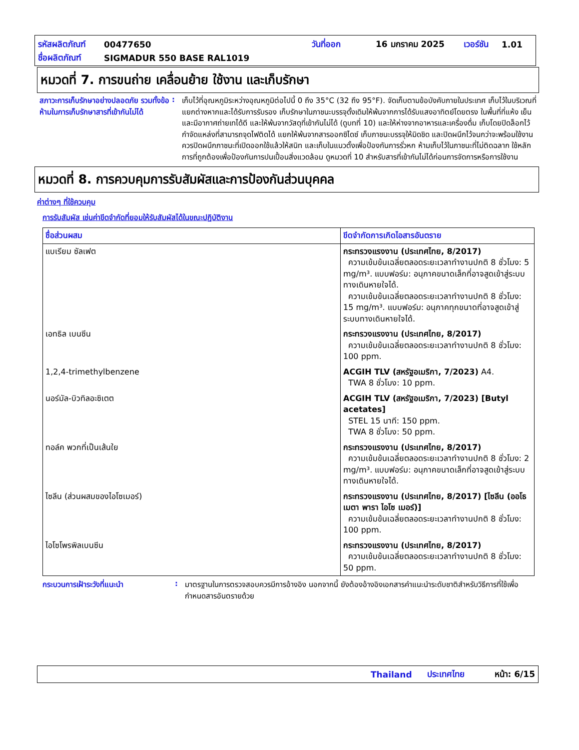รหัสผลิตภัณฑ์ 00477650 วันที่ออก 16 มกราคม 2025 เวอร์ชัน 1.01
ชื่อผลิตภัณฑ์ SIGMADUR 550 BASE RAL1019
หมวดที่ 7. การขนถ่าย เคลื่อนย้าย ใช้งาน และเก็บรักษา
สภาวะการเก็บรักษาอย่างปลอดภัย รวมทั้งข้อห้ามในการเก็บรักษาสารที่เข้ากันไม่ได้
:
เก็บไว้ที่อุณหภูมิระหว่างอุณหภูมิต่อไปนี้ 0 ถึง 35°C (32 ถึง 95°F). จัดเก็บตามข้อบังคับภายในประเทศ เก็บไว้ในบริเวณที่แยกต่างหากและได้รับการรับรอง เก็บรักษาในภาชนะบรรจุดั้งเดิมให้พ้นจากการได้รับแสงอาทิตย์โดยตรง ในพื้นที่ที่แห้ง เย็น และมีอากาศถ่ายเทได้ดี และให้พ้นจากวัสดุที่เข้ากันไม่ได้ (ดูบทที่ 10) และให้ห่างจากอาหารและเครื่องดื่ม เก็บโดยปิดล็อกไว้ กำจัดแหล่งที่สามารถจุดไฟติดได้ แยกให้พ้นจากสารออกซิไดซ์ เก็บภาชนะบรรจุให้มิดชิด และปิดผนึกไว้จนกว่าจะพร้อมใช้งาน ควรปิดผนึกภาชนะที่เปิดออกใช้แล้วให้สนิท และเก็บในแนวตั้งเพื่อป้องกันการรั่วหก ห้ามเก็บไว้ในภาชนะที่ไม่ติดฉลาก ใช้หลักการที่ถูกต้องเพื่อป้องกันการปนเปื้อนสิ่งแวดล้อม ดูหมวดที่ 10 สำหรับสารที่เข้ากันไม่ได้ก่อนการจัดการหรือการใช้งาน
หมวดที่ 8. การควบคุมการรับสัมผัสและการป้องกันส่วนบุคคล
ค่าต่างๆ ที่ใช้ควบคุม
การรับสัมผัส เช่นค่าขีดจำกัดที่ยอมให้รับสัมผัสได้ในขณะปฏิบัติงาน
| ชื่อส่วนผสม | ขีดจำกัดการเกิดไอสารอันตราย |
| --- | --- |
| แบเรียม ซัลเฟต | กระทรวงแรงงาน (ประเทศไทย, 8/2017) ความเข้มข้นเฉลี่ยตลอดระยะเวลาทำงานปกติ 8 ชั่วโมง: 5 mg/m³. แบบฟอร์ม: อนุภาคขนาดเล็กที่อาจสูดเข้าสู่ระบบทางเดินหายใจได้. ความเข้มข้นเฉลี่ยตลอดระยะเวลาทำงานปกติ 8 ชั่วโมง: 15 mg/m³. แบบฟอร์ม: อนุภาคทุกขนาดที่อาจสูดเข้าสู่ ระบบทางเดินหายใจได้. |
| เอทธิล เบนซีน | กระทรวงแรงงาน (ประเทศไทย, 8/2017) ความเข้มข้นเฉลี่ยตลอดระยะเวลาทำงานปกติ 8 ชั่วโมง: 100 ppm. |
| 1,2,4-trimethylbenzene | ACGIH TLV (สหรัฐอเมริกา, 7/2023) A4. TWA 8 ชั่วโมง: 10 ppm. |
| นอร์มัล-บิวทิลอะซิเตต | ACGIH TLV (สหรัฐอเมริกา, 7/2023) [Butyl acetates] STEL 15 นาที: 150 ppm. TWA 8 ชั่วโมง: 50 ppm. |
| ทอล์ค พวกที่เป็นเส้นใย | กระทรวงแรงงาน (ประเทศไทย, 8/2017) ความเข้มข้นเฉลี่ยตลอดระยะเวลาทำงานปกติ 8 ชั่วโมง: 2 mg/m³. แบบฟอร์ม: อนุภาคขนาดเล็กที่อาจสูดเข้าสู่ระบบทางเดินหายใจได้. |
| ไซลีน (ส่วนผสมของไอโซเมอร์) | กระทรวงแรงงาน (ประเทศไทย, 8/2017) [ไซลีน (ออโธ เมตา พารา ไอโซ เมอร์)] ความเข้มข้นเฉลี่ยตลอดระยะเวลาทำงานปกติ 8 ชั่วโมง: 100 ppm. |
| ไอโซโพรพิลเบนซีน | กระทรวงแรงงาน (ประเทศไทย, 8/2017) ความเข้มข้นเฉลี่ยตลอดระยะเวลาทำงานปกติ 8 ชั่วโมง: 50 ppm. |
กระบวนการเฝ้าระวังที่แนะนำ :
มาตรฐานในการตรวจสอบควรมีการอ้างอิง นอกจากนี้ ยังต้องอ้างอิงเอกสารคำแนะนำระดับชาติสำหรับวิธีการที่ใช้เพื่อกำหนดสารอันตรายด้วย
Thailand ประเทศไทย หน้า: 6/15